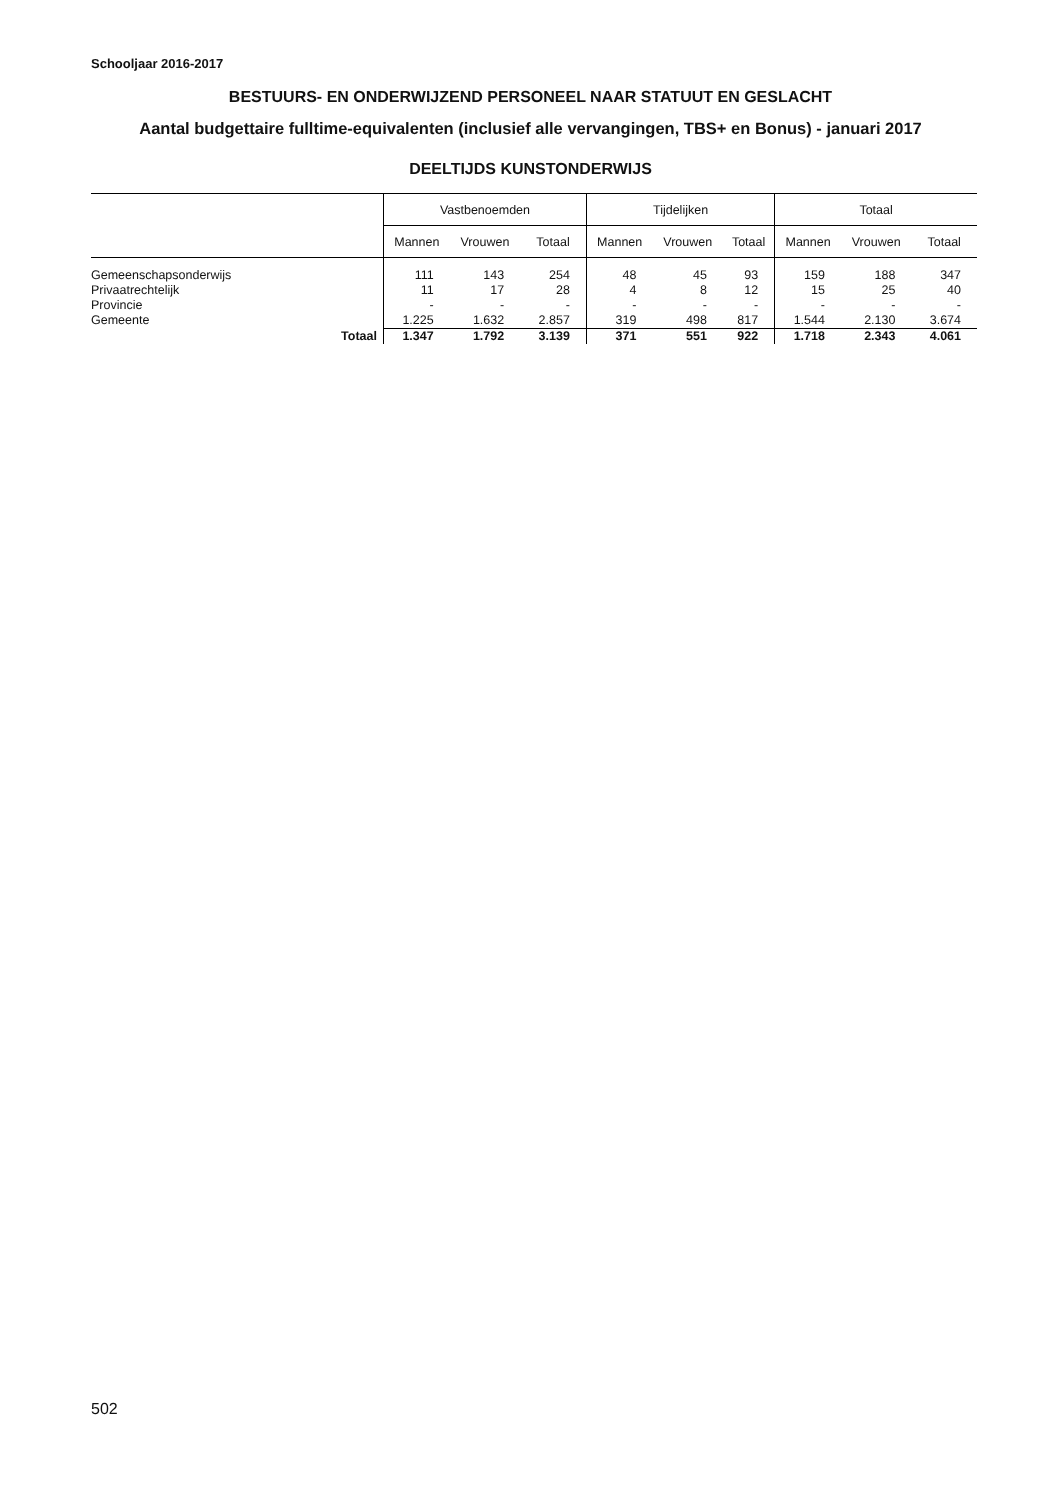Schooljaar 2016-2017
BESTUURS- EN ONDERWIJZEND PERSONEEL NAAR STATUUT EN GESLACHT
Aantal budgettaire fulltime-equivalenten (inclusief alle vervangingen, TBS+ en Bonus) - januari 2017
DEELTIJDS KUNSTONDERWIJS
| | Vastbenoemden | | | Tijdelijken | | | Totaal | | |
| --- | --- | --- | --- | --- | --- | --- | --- | --- | --- |
| | Mannen | Vrouwen | Totaal | Mannen | Vrouwen | Totaal | Mannen | Vrouwen | Totaal |
| Gemeenschapsonderwijs | 111 | 143 | 254 | 48 | 45 | 93 | 159 | 188 | 347 |
| Privaatrechtelijk | 11 | 17 | 28 | 4 | 8 | 12 | 15 | 25 | 40 |
| Provincie | - | - | - | - | - | - | - | - | - |
| Gemeente | 1.225 | 1.632 | 2.857 | 319 | 498 | 817 | 1.544 | 2.130 | 3.674 |
| Totaal | 1.347 | 1.792 | 3.139 | 371 | 551 | 922 | 1.718 | 2.343 | 4.061 |
502